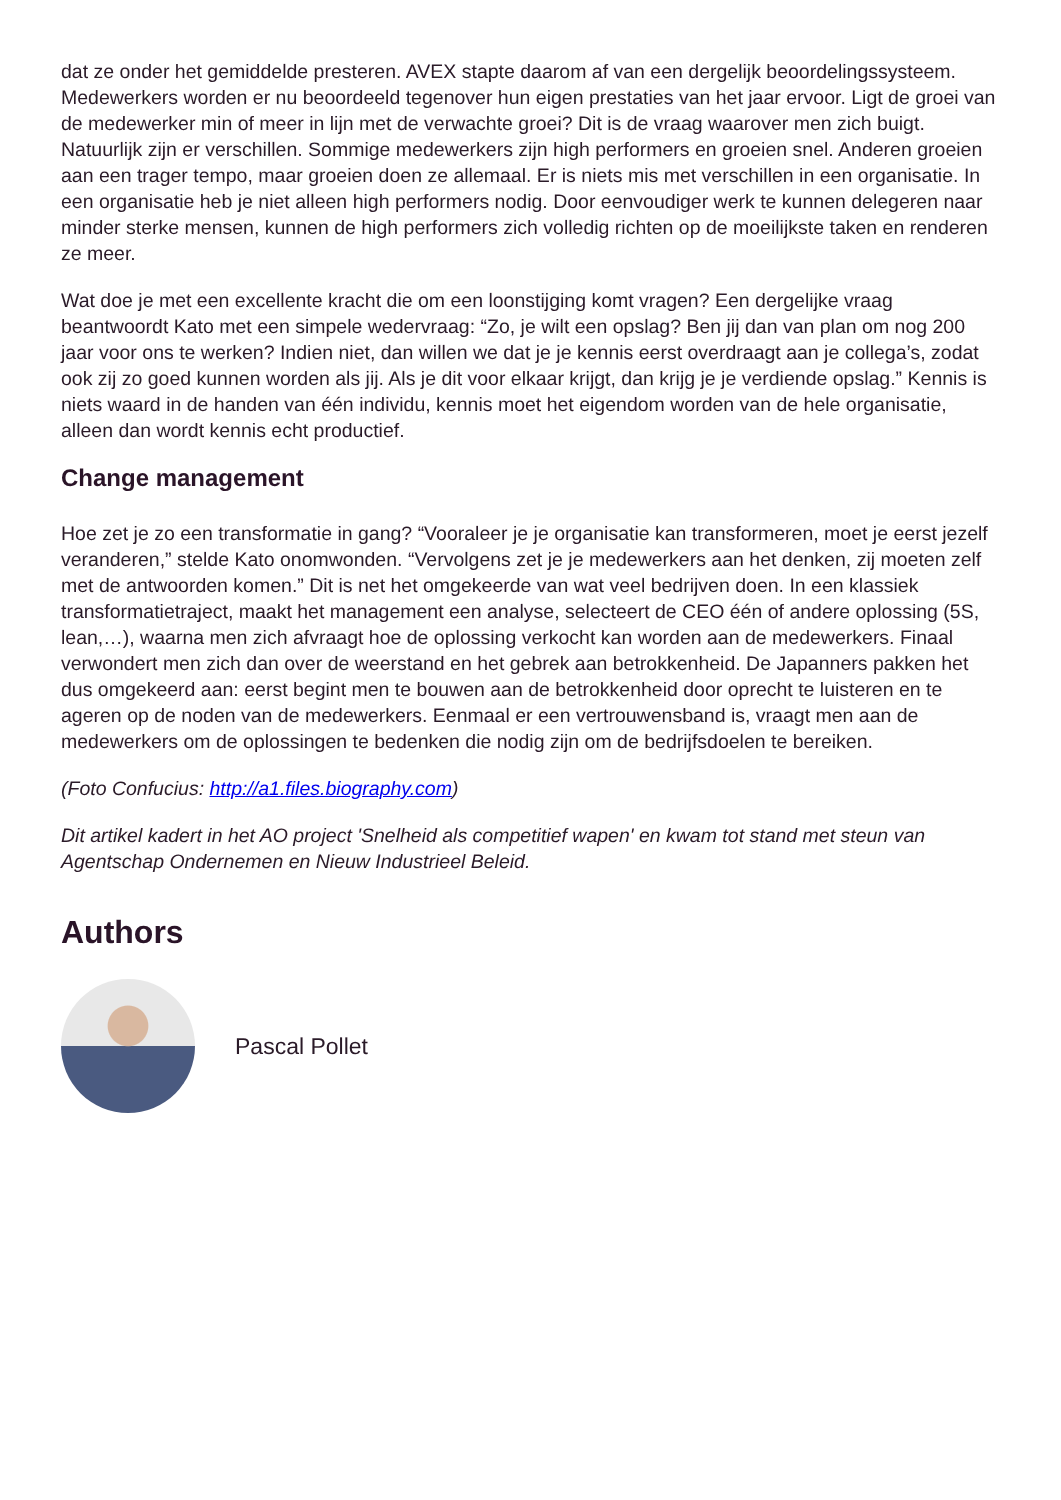dat ze onder het gemiddelde presteren. AVEX stapte daarom af van een dergelijk beoordelingssysteem. Medewerkers worden er nu beoordeeld tegenover hun eigen prestaties van het jaar ervoor. Ligt de groei van de medewerker min of meer in lijn met de verwachte groei? Dit is de vraag waarover men zich buigt. Natuurlijk zijn er verschillen. Sommige medewerkers zijn high performers en groeien snel. Anderen groeien aan een trager tempo, maar groeien doen ze allemaal. Er is niets mis met verschillen in een organisatie. In een organisatie heb je niet alleen high performers nodig. Door eenvoudiger werk te kunnen delegeren naar minder sterke mensen, kunnen de high performers zich volledig richten op de moeilijkste taken en renderen ze meer.
Wat doe je met een excellente kracht die om een loonstijging komt vragen? Een dergelijke vraag beantwoordt Kato met een simpele wedervraag: “Zo, je wilt een opslag? Ben jij dan van plan om nog 200 jaar voor ons te werken? Indien niet, dan willen we dat je je kennis eerst overdraagt aan je collega’s, zodat ook zij zo goed kunnen worden als jij. Als je dit voor elkaar krijgt, dan krijg je je verdiende opslag.” Kennis is niets waard in de handen van één individu, kennis moet het eigendom worden van de hele organisatie, alleen dan wordt kennis echt productief.
Change management
Hoe zet je zo een transformatie in gang? “Vooraleer je je organisatie kan transformeren, moet je eerst jezelf veranderen,” stelde Kato onomwonden. “Vervolgens zet je je medewerkers aan het denken, zij moeten zelf met de antwoorden komen.” Dit is net het omgekeerde van wat veel bedrijven doen. In een klassiek transformatietraject, maakt het management een analyse, selecteert de CEO één of andere oplossing (5S, lean,…), waarna men zich afvraagt hoe de oplossing verkocht kan worden aan de medewerkers. Finaal verwondert men zich dan over de weerstand en het gebrek aan betrokkenheid. De Japanners pakken het dus omgekeerd aan: eerst begint men te bouwen aan de betrokkenheid door oprecht te luisteren en te ageren op de noden van de medewerkers. Eenmaal er een vertrouwensband is, vraagt men aan de medewerkers om de oplossingen te bedenken die nodig zijn om de bedrijfsdoelen te bereiken.
(Foto Confucius: http://a1.files.biography.com)
Dit artikel kadert in het AO project 'Snelheid als competitief wapen' en kwam tot stand met steun van Agentschap Ondernemen en Nieuw Industrieel Beleid.
Authors
Pascal Pollet